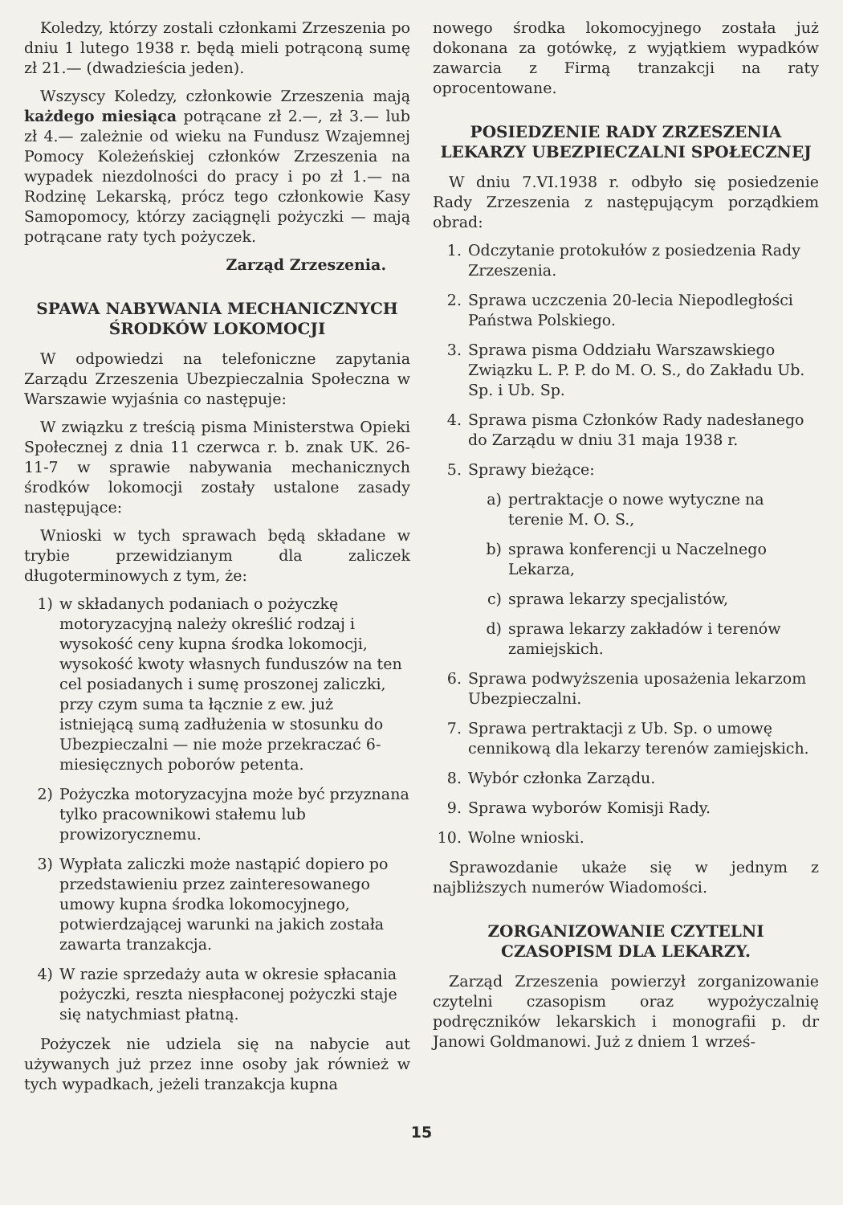Koledzy, którzy zostali członkami Zrzeszenia po dniu 1 lutego 1938 r. będą mieli potrąconą sumę zł 21.— (dwadzieścia jeden).
Wszyscy Koledzy, członkowie Zrzeszenia mają każdego miesiąca potrącane zł 2.—, zł 3.— lub zł 4.— zależnie od wieku na Fundusz Wzajemnej Pomocy Koleżeńskiej członków Zrzeszenia na wypadek niezdolności do pracy i po zł 1.— na Rodzinę Lekarską, prócz tego członkowie Kasy Samopomocy, którzy zaciągnęli pożyczki — mają potrącane raty tych pożyczek.
Zarząd Zrzeszenia.
SPAWA NABYWANIA MECHANICZNYCH ŚRODKÓW LOKOMOCJI
W odpowiedzi na telefoniczne zapytania Zarządu Zrzeszenia Ubezpieczalnia Społeczna w Warszawie wyjaśnia co następuje:
W związku z treścią pisma Ministerstwa Opieki Społecznej z dnia 11 czerwca r. b. znak UK. 26-11-7 w sprawie nabywania mechanicznych środków lokomocji zostały ustalone zasady następujące:
Wnioski w tych sprawach będą składane w trybie przewidzianym dla zaliczek długoterminowych z tym, że:
1) w składanych podaniach o pożyczkę motoryzacyjną należy określić rodzaj i wysokość ceny kupna środka lokomocji, wysokość kwoty własnych funduszów na ten cel posiadanych i sumę proszonej zaliczki, przy czym suma ta łącznie z ew. już istniejącą sumą zadłużenia w stosunku do Ubezpieczalni — nie może przekraczać 6-miesięcznych poborów petenta.
2) Pożyczka motoryzacyjna może być przyznana tylko pracownikowi stałemu lub prowizorycznemu.
3) Wypłata zaliczki może nastąpić dopiero po przedstawieniu przez zainteresowanego umowy kupna środka lokomocyjnego, potwierdzającej warunki na jakich została zawarta tranzakcja.
4) W razie sprzedaży auta w okresie spłacania pożyczki, reszta niespłaconej pożyczki staje się natychmiast płatną.
Pożyczek nie udziela się na nabycie aut używanych już przez inne osoby jak również w tych wypadkach, jeżeli tranzakcja kupna
nowego środka lokomocyjnego została już dokonana za gotówkę, z wyjątkiem wypadków zawarcia z Firmą tranzakcji na raty oprocentowane.
POSIEDZENIE RADY ZRZESZENIA LEKARZY UBEZPIECZALNI SPOŁECZNEJ
W dniu 7.VI.1938 r. odbyło się posiedzenie Rady Zrzeszenia z następującym porządkiem obrad:
1. Odczytanie protokułów z posiedzenia Rady Zrzeszenia.
2. Sprawa uczczenia 20-lecia Niepodległości Państwa Polskiego.
3. Sprawa pisma Oddziału Warszawskiego Związku L. P. P. do M. O. S., do Zakładu Ub. Sp. i Ub. Sp.
4. Sprawa pisma Członków Rady nadesłanego do Zarządu w dniu 31 maja 1938 r.
5. Sprawy bieżące:
a) pertraktacje o nowe wytyczne na terenie M. O. S.,
b) sprawa konferencji u Naczelnego Lekarza,
c) sprawa lekarzy specjalistów,
d) sprawa lekarzy zakładów i terenów zamiejskich.
6. Sprawa podwyższenia uposażenia lekarzom Ubezpieczalni.
7. Sprawa pertraktacji z Ub. Sp. o umowę cennikową dla lekarzy terenów zamiejskich.
8. Wybór członka Zarządu.
9. Sprawa wyborów Komisji Rady.
10. Wolne wnioski.
Sprawozdanie ukaże się w jednym z najbliższych numerów Wiadomości.
ZORGANIZOWANIE CZYTELNI CZASOPISM DLA LEKARZY.
Zarząd Zrzeszenia powierzył zorganizowanie czytelni czasopism oraz wypożyczalnię podręczników lekarskich i monografii p. dr Janowi Goldmanowi. Już z dniem 1 wrześ-
15